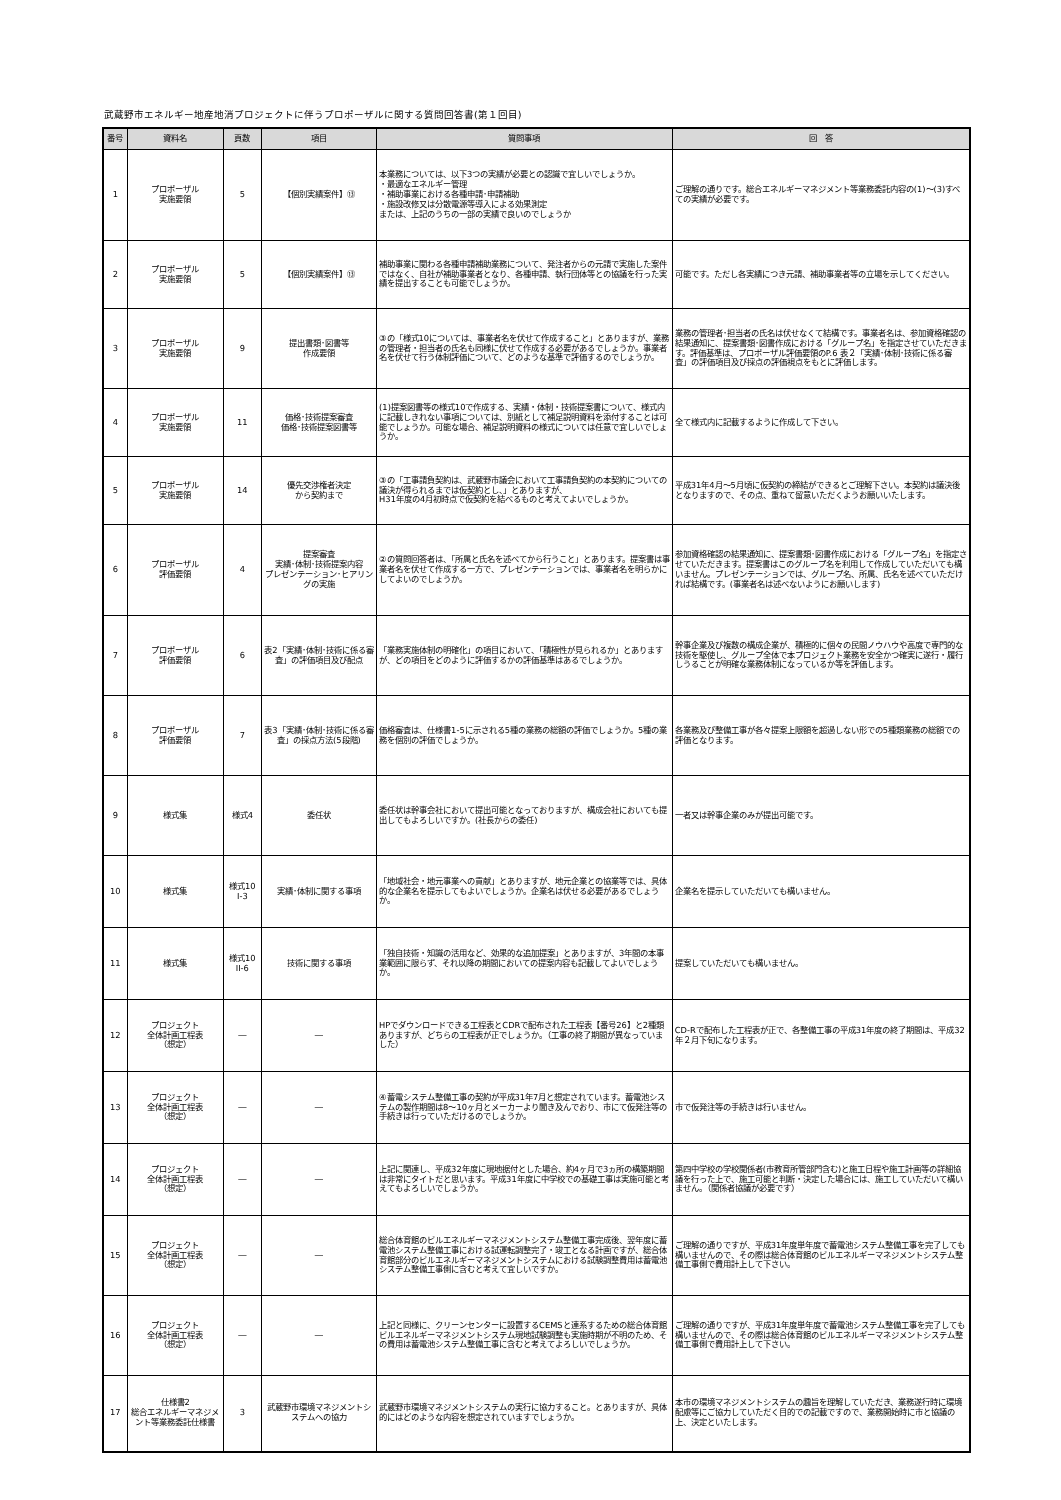武蔵野市エネルギー地産地消プロジェクトに伴うプロポーザルに関する質問回答書(第１回目)
| 番号 | 資料名 | 頁数 | 項目 | 質問事項 | 回 答 |
| --- | --- | --- | --- | --- | --- |
| 1 | プロポーザル 実施要領 | 5 | 【個別実績案件】⑬ | 本業務については、以下3つの実績が必要との認識で宜しいでしょうか。 ・最適なエネルギー管理 ・補助事業における各種申請･申請補助 ・施設改修又は分散電源等導入による効果測定 または、上記のうちの一部の実績で良いのでしょうか | ご理解の通りです。総合エネルギーマネジメント等業務委託内容の(1)～(3)すべての実績が必要です。 |
| 2 | プロポーザル 実施要領 | 5 | 【個別実績案件】⑬ | 補助事業に関わる各種申請補助業務について、発注者からの元請で実施した案件ではなく、自社が補助事業者となり、各種申請、執行団体等との協議を行った実績を提出することも可能でしょうか。 | 可能です。ただし各実績につき元請、補助事業者等の立場を示してください。 |
| 3 | プロポーザル 実施要領 | 9 | 提出書類･図書等 作成要領 | ③の「様式10については、事業者名を伏せて作成すること」とありますが、業務の管理者・担当者の氏名も同様に伏せて作成する必要があるでしょうか。事業者名を伏せて行う体制評価について、どのような基準で評価するのでしょうか。 | 業務の管理者･担当者の氏名は伏せなくて結構です。事業者名は、参加資格確認の結果通知に、提案書類･図書作成における「グループ名」を指定させていただきます。評価基準は、プロポーザル評価要領のP.6 表２「実績･体制･技術に係る審査」の評価項目及び採点の評価視点をもとに評価します。 |
| 4 | プロポーザル 実施要領 | 11 | 価格･技術提案審査 価格･技術提案図書等 | (1)提案図書等の様式10で作成する、実績・体制・技術提案書について、様式内に記載しきれない事項については、別紙として補足説明資料を添付することは可能でしょうか。可能な場合、補足説明資料の様式については任意で宜しいでしょうか。 | 全て様式内に記載するように作成して下さい。 |
| 5 | プロポーザル 実施要領 | 14 | 優先交渉権者決定 から契約まで | ③の「工事請負契約は、武蔵野市議会において工事請負契約の本契約についての議決が得られるまでは仮契約とし、」とありますが、 H31年度の4月初時点で仮契約を結べるものと考えてよいでしょうか。 | 平成31年4月～5月頃に仮契約の締結ができるとご理解下さい。本契約は議決後となりますので、その点、重ねて留意いただくようお願いいたします。 |
| 6 | プロポーザル 評価要領 | 4 | 提案審査 実績･体制･技術提案内容 プレゼンテーション･ヒアリングの実施 | ②の質問回答者は、「所属と氏名を述べてから行うこと」とあります。提案書は事業者名を伏せて作成する一方で、プレゼンテーションでは、事業者名を明らかにしてよいのでしょうか。 | 参加資格確認の結果通知に、提案書類･図書作成における「グループ名」を指定させていただきます。提案書はこのグループ名を利用して作成していただいても構いません。プレゼンテーションでは、グループ名、所属、氏名を述べていただければ結構です。(事業者名は述べないようにお願いします) |
| 7 | プロポーザル 評価要領 | 6 | 表2「実績･体制･技術に係る審査」の評価項目及び配点 | 「業務実施体制の明確化」の項目において、「積極性が見られるか」とありますが、どの項目をどのように評価するかの評価基準はあるでしょうか。 | 幹事企業及び複数の構成企業が、積極的に個々の民間ノウハウや高度で専門的な技術を駆使し、グループ全体で本プロジェクト業務を安全かつ確実に遂行・履行しうることが明確な業務体制になっているか等を評価します。 |
| 8 | プロポーザル 評価要領 | 7 | 表3「実績･体制･技術に係る審査」の採点方法(5段階) | 価格審査は、仕様書1-5に示される5種の業務の総額の評価でしょうか。5種の業務を個別の評価でしょうか。 | 各業務及び整備工事が各々提案上限額を超過しない形での5種類業務の総額での評価となります。 |
| 9 | 様式集 | 様式4 | 委任状 | 委任状は幹事会社において提出可能となっておりますが、構成会社においても提出してもよろしいですか。(社長からの委任) | 一者又は幹事企業のみが提出可能です。 |
| 10 | 様式集 | 様式10 I-3 | 実績･体制に関する事項 | 「地域社会・地元事業への貢献」とありますが、地元企業との協業等では、具体的な企業名を提示してもよいでしょうか。企業名は伏せる必要があるでしょうか。 | 企業名を提示していただいても構いません。 |
| 11 | 様式集 | 様式10 II-6 | 技術に関する事項 | 「独自技術・知識の活用など、効果的な追加提案」とありますが、3年間の本事業範囲に限らず、それ以降の期間においての提案内容も記載してよいでしょうか。 | 提案していただいても構いません。 |
| 12 | プロジェクト 全体計画工程表 （想定） | ― | ― | HPでダウンロードできる工程表とCDRで配布された工程表【番号26】と2種類ありますが、どちらの工程表が正でしょうか。（工事の終了期間が異なっていました） | CD-Rで配布した工程表が正で、各整備工事の平成31年度の終了期間は、平成32年２月下旬になります。 |
| 13 | プロジェクト 全体計画工程表 （想定） | ― | ― | ④蓄電システム整備工事の契約が平成31年7月と想定されています。蓄電池システムの製作期間は8～10ヶ月とメーカーより聞き及んでおり、市にて仮発注等の手続きは行っていただけるのでしょうか。 | 市で仮発注等の手続きは行いません。 |
| 14 | プロジェクト 全体計画工程表 （想定） | ― | ― | 上記に関連し、平成32年度に現地据付とした場合、約4ヶ月で3ヵ所の構築期間は非常にタイトだと思います。平成31年度に中学校での基礎工事は実施可能と考えてもよろしいでしょうか。 | 第四中学校の学校関係者(市教育所管部門含む)と施工日程や施工計画等の詳細協議を行った上で、施工可能と判断・決定した場合には、施工していただいて構いません。（関係者協議が必要です） |
| 15 | プロジェクト 全体計画工程表 （想定） | ― | ― | 総合体育館のビルエネルギーマネジメントシステム整備工事完成後、翌年度に蓄電池システム整備工事における試運転調整完了・竣工となる計画ですが、総合体育館部分のビルエネルギーマネジメントシステムにおける試験調整費用は蓄電池システム整備工事側に含むと考えて宜しいですか。 | ご理解の通りですが、平成31年度単年度で蓄電池システム整備工事を完了しても構いませんので、その際は総合体育館のビルエネルギーマネジメントシステム整備工事側で費用計上して下さい。 |
| 16 | プロジェクト 全体計画工程表 （想定） | ― | ― | 上記と同様に、クリーンセンターに設置するCEMSと連系するための総合体育館ビルエネルギーマネジメントシステム現地試験調整も実施時期が不明のため、その費用は蓄電池システム整備工事に含むと考えてよろしいでしょうか。 | ご理解の通りですが、平成31年度単年度で蓄電池システム整備工事を完了しても構いませんので、その際は総合体育館のビルエネルギーマネジメントシステム整備工事側で費用計上して下さい。 |
| 17 | 仕様書2 総合エネルギーマネジメント等業務委託仕様書 | 3 | 武蔵野市環境マネジメントシステムへの協力 | 武蔵野市環境マネジメントシステムの実行に協力すること。とありますが、具体的にはどのような内容を想定されていますでしょうか。 | 本市の環境マネジメントシステムの趣旨を理解していただき、業務遂行時に環境配慮等にご協力していただく目的での記載ですので、業務開始時に市と協議の上、決定といたします。 |